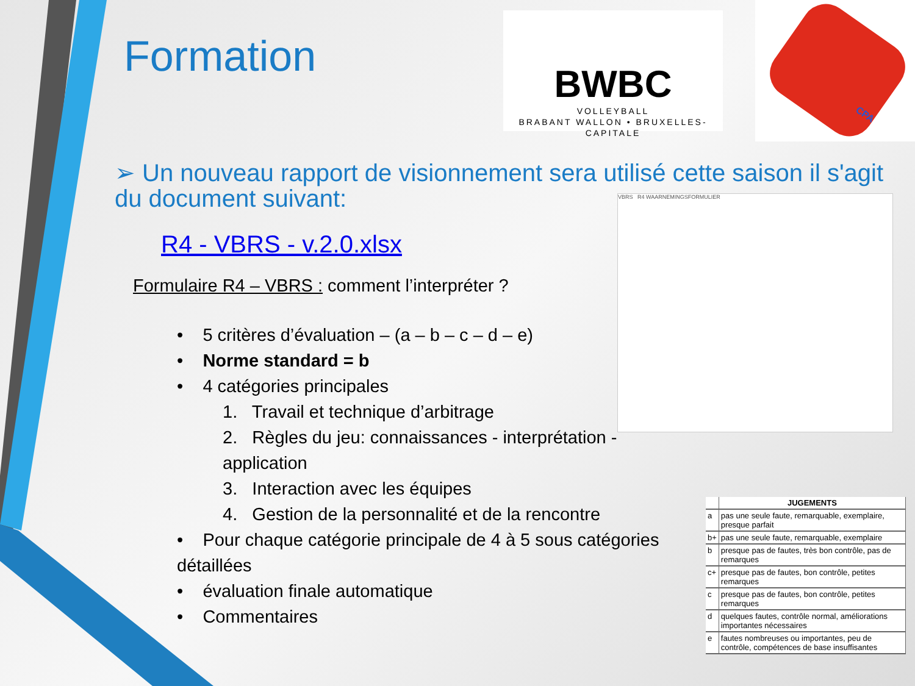Formation
BWBC
VOLLEYBALL
BRABANT WALLON • BRUXELLES-CAPITALE
CPA
➢ Un nouveau rapport de visionnement sera utilisé cette saison il s'agit du document suivant:
R4 - VBRS - v.2.0.xlsx
Formulaire R4 – VBRS : comment l’interpréter ?
VBRS R4 WAARNEMINGSFORMULIER
• 5 critères d’évaluation – (a – b – c – d – e)
• Norme standard = b
• 4 catégories principales
1. Travail et technique d’arbitrage
2. Règles du jeu: connaissances - interprétation - application
3. Interaction avec les équipes
4. Gestion de la personnalité et de la rencontre
• Pour chaque catégorie principale de 4 à 5 sous catégories détaillées
• évaluation finale automatique
• Commentaires
| | JUGEMENTS |
| --- | --- |
| a | pas une seule faute, remarquable, exemplaire, presque parfait |
| b+ | pas une seule faute, remarquable, exemplaire |
| b | presque pas de fautes, très bon contrôle, pas de remarques |
| c+ | presque pas de fautes, bon contrôle, petites remarques |
| c | presque pas de fautes, bon contrôle, petites remarques |
| d | quelques fautes, contrôle normal, améliorations importantes nécessaires |
| e | fautes nombreuses ou importantes, peu de contrôle, compétences de base insuffisantes |